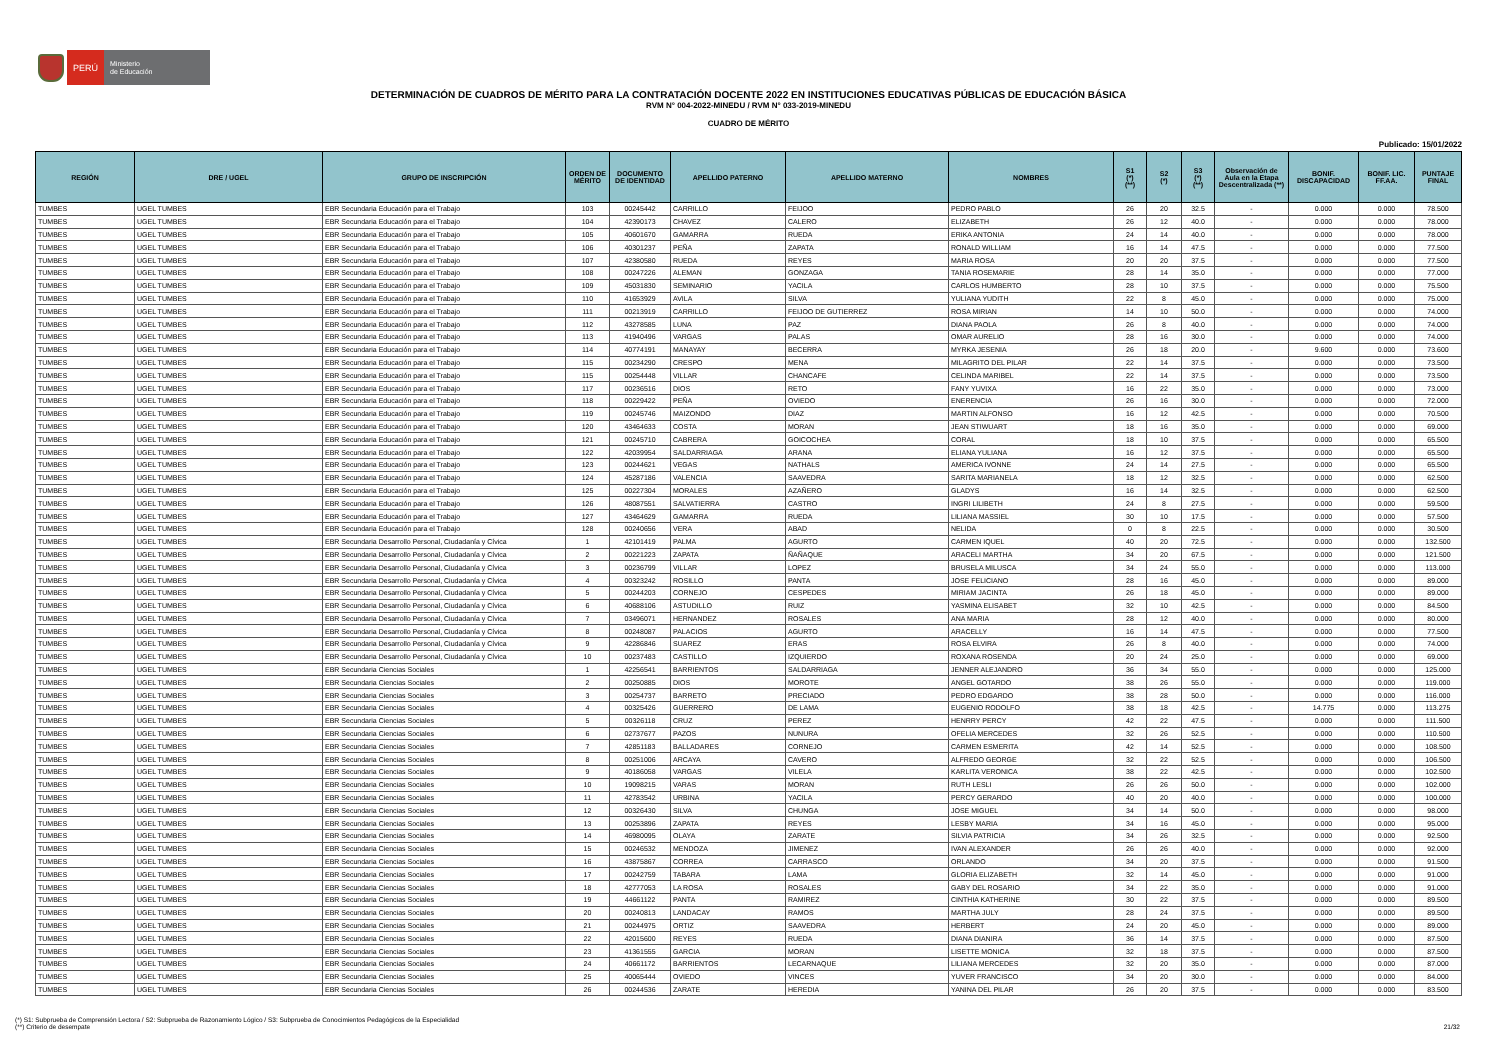PERÚ
Ministerio
de Educación
DETERMINACIÓN DE CUADROS DE MÉRITO PARA LA CONTRATACIÓN DOCENTE 2022 EN INSTITUCIONES EDUCATIVAS PÚBLICAS DE EDUCACIÓN BÁSICA
RVM N° 004-2022-MINEDU / RVM N° 033-2019-MINEDU
CUADRO DE MÉRITO
Publicado: 15/01/2022
| REGIÓN | DRE / UGEL | GRUPO DE INSCRIPCIÓN | ORDEN DE MÉRITO | DOCUMENTO DE IDENTIDAD | APELLIDO PATERNO | APELLIDO MATERNO | NOMBRES | S1 (*) (**) | S2 (*) | S3 (*) (**) | Observación de Aula en la Etapa Descentralizada (**) | BONIF. DISCAPACIDAD | BONIF. LIC. FF.AA. | PUNTAJE FINAL |
| --- | --- | --- | --- | --- | --- | --- | --- | --- | --- | --- | --- | --- | --- | --- |
| TUMBES | UGEL TUMBES | EBR Secundaria Educación para el Trabajo | 103 | 00245442 | CARRILLO | FEIJOO | PEDRO PABLO | 26 | 20 | 32.5 | - | 0.000 | 0.000 | 78.500 |
| TUMBES | UGEL TUMBES | EBR Secundaria Educación para el Trabajo | 104 | 42390173 | CHAVEZ | CALERO | ELIZABETH | 26 | 12 | 40.0 | - | 0.000 | 0.000 | 78.000 |
| TUMBES | UGEL TUMBES | EBR Secundaria Educación para el Trabajo | 105 | 40601670 | GAMARRA | RUEDA | ERIKA ANTONIA | 24 | 14 | 40.0 | - | 0.000 | 0.000 | 78.000 |
| TUMBES | UGEL TUMBES | EBR Secundaria Educación para el Trabajo | 106 | 40301237 | PEÑA | ZAPATA | RONALD WILLIAM | 16 | 14 | 47.5 | - | 0.000 | 0.000 | 77.500 |
| TUMBES | UGEL TUMBES | EBR Secundaria Educación para el Trabajo | 107 | 42380580 | RUEDA | REYES | MARIA ROSA | 20 | 20 | 37.5 | - | 0.000 | 0.000 | 77.500 |
| TUMBES | UGEL TUMBES | EBR Secundaria Educación para el Trabajo | 108 | 00247226 | ALEMAN | GONZAGA | TANIA ROSEMARIE | 28 | 14 | 35.0 | - | 0.000 | 0.000 | 77.000 |
| TUMBES | UGEL TUMBES | EBR Secundaria Educación para el Trabajo | 109 | 45031830 | SEMINARIO | YACILA | CARLOS HUMBERTO | 28 | 10 | 37.5 | - | 0.000 | 0.000 | 75.500 |
| TUMBES | UGEL TUMBES | EBR Secundaria Educación para el Trabajo | 110 | 41653929 | AVILA | SILVA | YULIANA YUDITH | 22 | 8 | 45.0 | - | 0.000 | 0.000 | 75.000 |
| TUMBES | UGEL TUMBES | EBR Secundaria Educación para el Trabajo | 111 | 00213919 | CARRILLO | FEIJOO DE GUTIERREZ | ROSA MIRIAN | 14 | 10 | 50.0 | - | 0.000 | 0.000 | 74.000 |
| TUMBES | UGEL TUMBES | EBR Secundaria Educación para el Trabajo | 112 | 43278585 | LUNA | PAZ | DIANA PAOLA | 26 | 8 | 40.0 | - | 0.000 | 0.000 | 74.000 |
| TUMBES | UGEL TUMBES | EBR Secundaria Educación para el Trabajo | 113 | 41940496 | VARGAS | PALAS | OMAR AURELIO | 28 | 16 | 30.0 | - | 0.000 | 0.000 | 74.000 |
| TUMBES | UGEL TUMBES | EBR Secundaria Educación para el Trabajo | 114 | 40774191 | MANAYAY | BECERRA | MYRKA JESENIA | 26 | 18 | 20.0 | - | 9.600 | 0.000 | 73.600 |
| TUMBES | UGEL TUMBES | EBR Secundaria Educación para el Trabajo | 115 | 00234290 | CRESPO | MENA | MILAGRITO DEL PILAR | 22 | 14 | 37.5 | - | 0.000 | 0.000 | 73.500 |
| TUMBES | UGEL TUMBES | EBR Secundaria Educación para el Trabajo | 115 | 00254448 | VILLAR | CHANCAFE | CELINDA MARIBEL | 22 | 14 | 37.5 | - | 0.000 | 0.000 | 73.500 |
| TUMBES | UGEL TUMBES | EBR Secundaria Educación para el Trabajo | 117 | 00236516 | DIOS | RETO | FANY YUVIXA | 16 | 22 | 35.0 | - | 0.000 | 0.000 | 73.000 |
| TUMBES | UGEL TUMBES | EBR Secundaria Educación para el Trabajo | 118 | 00229422 | PEÑA | OVIEDO | ENERENCIA | 26 | 16 | 30.0 | - | 0.000 | 0.000 | 72.000 |
| TUMBES | UGEL TUMBES | EBR Secundaria Educación para el Trabajo | 119 | 00245746 | MAIZONDO | DIAZ | MARTIN ALFONSO | 16 | 12 | 42.5 | - | 0.000 | 0.000 | 70.500 |
| TUMBES | UGEL TUMBES | EBR Secundaria Educación para el Trabajo | 120 | 43464633 | COSTA | MORAN | JEAN STIWUART | 18 | 16 | 35.0 | - | 0.000 | 0.000 | 69.000 |
| TUMBES | UGEL TUMBES | EBR Secundaria Educación para el Trabajo | 121 | 00245710 | CABRERA | GOICOCHEA | CORAL | 18 | 10 | 37.5 | - | 0.000 | 0.000 | 65.500 |
| TUMBES | UGEL TUMBES | EBR Secundaria Educación para el Trabajo | 122 | 42039954 | SALDARRIAGA | ARANA | ELIANA YULIANA | 16 | 12 | 37.5 | - | 0.000 | 0.000 | 65.500 |
| TUMBES | UGEL TUMBES | EBR Secundaria Educación para el Trabajo | 123 | 00244621 | VEGAS | NATHALS | AMERICA IVONNE | 24 | 14 | 27.5 | - | 0.000 | 0.000 | 65.500 |
| TUMBES | UGEL TUMBES | EBR Secundaria Educación para el Trabajo | 124 | 45287186 | VALENCIA | SAAVEDRA | SARITA MARIANELA | 18 | 12 | 32.5 | - | 0.000 | 0.000 | 62.500 |
| TUMBES | UGEL TUMBES | EBR Secundaria Educación para el Trabajo | 125 | 00227304 | MORALES | AZAÑERO | GLADYS | 16 | 14 | 32.5 | - | 0.000 | 0.000 | 62.500 |
| TUMBES | UGEL TUMBES | EBR Secundaria Educación para el Trabajo | 126 | 48087551 | SALVATIERRA | CASTRO | INGRI LILIBETH | 24 | 8 | 27.5 | - | 0.000 | 0.000 | 59.500 |
| TUMBES | UGEL TUMBES | EBR Secundaria Educación para el Trabajo | 127 | 43464629 | GAMARRA | RUEDA | LILIANA MASSIEL | 30 | 10 | 17.5 | - | 0.000 | 0.000 | 57.500 |
| TUMBES | UGEL TUMBES | EBR Secundaria Educación para el Trabajo | 128 | 00240656 | VERA | ABAD | NELIDA | 0 | 8 | 22.5 | - | 0.000 | 0.000 | 30.500 |
| TUMBES | UGEL TUMBES | EBR Secundaria Desarrollo Personal, Ciudadanía y Cívica | 1 | 42101419 | PALMA | AGURTO | CARMEN IQUEL | 40 | 20 | 72.5 | - | 0.000 | 0.000 | 132.500 |
| TUMBES | UGEL TUMBES | EBR Secundaria Desarrollo Personal, Ciudadanía y Cívica | 2 | 00221223 | ZAPATA | ÑAÑAQUE | ARACELI MARTHA | 34 | 20 | 67.5 | - | 0.000 | 0.000 | 121.500 |
| TUMBES | UGEL TUMBES | EBR Secundaria Desarrollo Personal, Ciudadanía y Cívica | 3 | 00236799 | VILLAR | LOPEZ | BRUSELA MILUSCA | 34 | 24 | 55.0 | - | 0.000 | 0.000 | 113.000 |
| TUMBES | UGEL TUMBES | EBR Secundaria Desarrollo Personal, Ciudadanía y Cívica | 4 | 00323242 | ROSILLO | PANTA | JOSE FELICIANO | 28 | 16 | 45.0 | - | 0.000 | 0.000 | 89.000 |
| TUMBES | UGEL TUMBES | EBR Secundaria Desarrollo Personal, Ciudadanía y Cívica | 5 | 00244203 | CORNEJO | CESPEDES | MIRIAM JACINTA | 26 | 18 | 45.0 | - | 0.000 | 0.000 | 89.000 |
| TUMBES | UGEL TUMBES | EBR Secundaria Desarrollo Personal, Ciudadanía y Cívica | 6 | 40688106 | ASTUDILLO | RUIZ | YASMINA ELISABET | 32 | 10 | 42.5 | - | 0.000 | 0.000 | 84.500 |
| TUMBES | UGEL TUMBES | EBR Secundaria Desarrollo Personal, Ciudadanía y Cívica | 7 | 03496071 | HERNANDEZ | ROSALES | ANA MARIA | 28 | 12 | 40.0 | - | 0.000 | 0.000 | 80.000 |
| TUMBES | UGEL TUMBES | EBR Secundaria Desarrollo Personal, Ciudadanía y Cívica | 8 | 00248087 | PALACIOS | AGURTO | ARACELLY | 16 | 14 | 47.5 | - | 0.000 | 0.000 | 77.500 |
| TUMBES | UGEL TUMBES | EBR Secundaria Desarrollo Personal, Ciudadanía y Cívica | 9 | 42286846 | SUAREZ | ERAS | ROSA ELVIRA | 26 | 8 | 40.0 | - | 0.000 | 0.000 | 74.000 |
| TUMBES | UGEL TUMBES | EBR Secundaria Desarrollo Personal, Ciudadanía y Cívica | 10 | 00237483 | CASTILLO | IZQUIERDO | ROXANA ROSENDA | 20 | 24 | 25.0 | - | 0.000 | 0.000 | 69.000 |
| TUMBES | UGEL TUMBES | EBR Secundaria Ciencias Sociales | 1 | 42256541 | BARRIENTOS | SALDARRIAGA | JENNER ALEJANDRO | 36 | 34 | 55.0 | - | 0.000 | 0.000 | 125.000 |
| TUMBES | UGEL TUMBES | EBR Secundaria Ciencias Sociales | 2 | 00250885 | DIOS | MOROTE | ANGEL GOTARDO | 38 | 26 | 55.0 | - | 0.000 | 0.000 | 119.000 |
| TUMBES | UGEL TUMBES | EBR Secundaria Ciencias Sociales | 3 | 00254737 | BARRETO | PRECIADO | PEDRO EDGARDO | 38 | 28 | 50.0 | - | 0.000 | 0.000 | 116.000 |
| TUMBES | UGEL TUMBES | EBR Secundaria Ciencias Sociales | 4 | 00325426 | GUERRERO | DE LAMA | EUGENIO RODOLFO | 38 | 18 | 42.5 | - | 14.775 | 0.000 | 113.275 |
| TUMBES | UGEL TUMBES | EBR Secundaria Ciencias Sociales | 5 | 00326118 | CRUZ | PEREZ | HENRRY PERCY | 42 | 22 | 47.5 | - | 0.000 | 0.000 | 111.500 |
| TUMBES | UGEL TUMBES | EBR Secundaria Ciencias Sociales | 6 | 02737677 | PAZOS | NUNURA | OFELIA MERCEDES | 32 | 26 | 52.5 | - | 0.000 | 0.000 | 110.500 |
| TUMBES | UGEL TUMBES | EBR Secundaria Ciencias Sociales | 7 | 42851183 | BALLADARES | CORNEJO | CARMEN ESMERITA | 42 | 14 | 52.5 | - | 0.000 | 0.000 | 108.500 |
| TUMBES | UGEL TUMBES | EBR Secundaria Ciencias Sociales | 8 | 00251006 | ARCAYA | CAVERO | ALFREDO GEORGE | 32 | 22 | 52.5 | - | 0.000 | 0.000 | 106.500 |
| TUMBES | UGEL TUMBES | EBR Secundaria Ciencias Sociales | 9 | 40186058 | VARGAS | VILELA | KARLITA VERONICA | 38 | 22 | 42.5 | - | 0.000 | 0.000 | 102.500 |
| TUMBES | UGEL TUMBES | EBR Secundaria Ciencias Sociales | 10 | 19098215 | VARAS | MORAN | RUTH LESLI | 26 | 26 | 50.0 | - | 0.000 | 0.000 | 102.000 |
| TUMBES | UGEL TUMBES | EBR Secundaria Ciencias Sociales | 11 | 42783542 | URBINA | YACILA | PERCY GERARDO | 40 | 20 | 40.0 | - | 0.000 | 0.000 | 100.000 |
| TUMBES | UGEL TUMBES | EBR Secundaria Ciencias Sociales | 12 | 00326430 | SILVA | CHUNGA | JOSE MIGUEL | 34 | 14 | 50.0 | - | 0.000 | 0.000 | 98.000 |
| TUMBES | UGEL TUMBES | EBR Secundaria Ciencias Sociales | 13 | 00253896 | ZAPATA | REYES | LESBY MARIA | 34 | 16 | 45.0 | - | 0.000 | 0.000 | 95.000 |
| TUMBES | UGEL TUMBES | EBR Secundaria Ciencias Sociales | 14 | 46980095 | OLAYA | ZARATE | SILVIA PATRICIA | 34 | 26 | 32.5 | - | 0.000 | 0.000 | 92.500 |
| TUMBES | UGEL TUMBES | EBR Secundaria Ciencias Sociales | 15 | 00246532 | MENDOZA | JIMENEZ | IVAN ALEXANDER | 26 | 26 | 40.0 | - | 0.000 | 0.000 | 92.000 |
| TUMBES | UGEL TUMBES | EBR Secundaria Ciencias Sociales | 16 | 43875867 | CORREA | CARRASCO | ORLANDO | 34 | 20 | 37.5 | - | 0.000 | 0.000 | 91.500 |
| TUMBES | UGEL TUMBES | EBR Secundaria Ciencias Sociales | 17 | 00242759 | TABARA | LAMA | GLORIA ELIZABETH | 32 | 14 | 45.0 | - | 0.000 | 0.000 | 91.000 |
| TUMBES | UGEL TUMBES | EBR Secundaria Ciencias Sociales | 18 | 42777053 | LA ROSA | ROSALES | GABY DEL ROSARIO | 34 | 22 | 35.0 | - | 0.000 | 0.000 | 91.000 |
| TUMBES | UGEL TUMBES | EBR Secundaria Ciencias Sociales | 19 | 44661122 | PANTA | RAMIREZ | CINTHIA KATHERINE | 30 | 22 | 37.5 | - | 0.000 | 0.000 | 89.500 |
| TUMBES | UGEL TUMBES | EBR Secundaria Ciencias Sociales | 20 | 00240813 | LANDACAY | RAMOS | MARTHA JULY | 28 | 24 | 37.5 | - | 0.000 | 0.000 | 89.500 |
| TUMBES | UGEL TUMBES | EBR Secundaria Ciencias Sociales | 21 | 00244975 | ORTIZ | SAAVEDRA | HERBERT | 24 | 20 | 45.0 | - | 0.000 | 0.000 | 89.000 |
| TUMBES | UGEL TUMBES | EBR Secundaria Ciencias Sociales | 22 | 42015600 | REYES | RUEDA | DIANA DIANIRA | 36 | 14 | 37.5 | - | 0.000 | 0.000 | 87.500 |
| TUMBES | UGEL TUMBES | EBR Secundaria Ciencias Sociales | 23 | 41361555 | GARCIA | MORAN | LISETTE MONICA | 32 | 18 | 37.5 | - | 0.000 | 0.000 | 87.500 |
| TUMBES | UGEL TUMBES | EBR Secundaria Ciencias Sociales | 24 | 40661172 | BARRIENTOS | LECARNAQUE | LILIANA MERCEDES | 32 | 20 | 35.0 | - | 0.000 | 0.000 | 87.000 |
| TUMBES | UGEL TUMBES | EBR Secundaria Ciencias Sociales | 25 | 40065444 | OVIEDO | VINCES | YUVER FRANCISCO | 34 | 20 | 30.0 | - | 0.000 | 0.000 | 84.000 |
| TUMBES | UGEL TUMBES | EBR Secundaria Ciencias Sociales | 26 | 00244536 | ZARATE | HEREDIA | YANINA DEL PILAR | 26 | 20 | 37.5 | - | 0.000 | 0.000 | 83.500 |
(*) S1: Subprueba de Comprensión Lectora / S2: Subprueba de Razonamiento Lógico / S3: Subprueba de Conocimientos Pedagógicos de la Especialidad
(**) Criterio de desempate
21/32